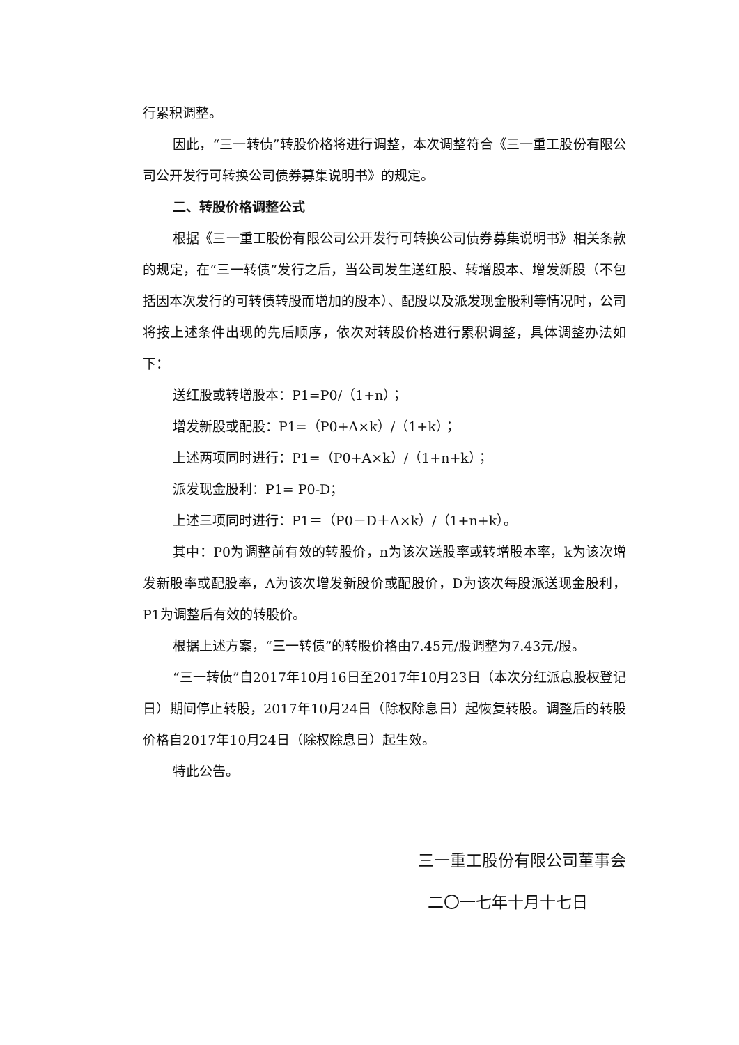行累积调整。
因此，“三一转债”转股价格将进行调整，本次调整符合《三一重工股份有限公司公开发行可转换公司债券募集说明书》的规定。
二、转股价格调整公式
根据《三一重工股份有限公司公开发行可转换公司债券募集说明书》相关条款的规定，在“三一转债”发行之后，当公司发生送红股、转增股本、增发新股（不包括因本次发行的可转债转股而增加的股本）、配股以及派发现金股利等情况时，公司将按上述条件出现的先后顺序，依次对转股价格进行累积调整，具体调整办法如下：
送红股或转增股本：P1=P0/（1+n）；
增发新股或配股：P1=（P0+A×k）/（1+k）；
上述两项同时进行：P1=（P0+A×k）/（1+n+k）；
派发现金股利：P1= P0-D；
上述三项同时进行：P1＝（P0－D＋A×k）/（1+n+k）。
其中：P0为调整前有效的转股价，n为该次送股率或转增股本率，k为该次增发新股率或配股率，A为该次增发新股价或配股价，D为该次每股派送现金股利，P1为调整后有效的转股价。
根据上述方案，“三一转债”的转股价格由7.45元/股调整为7.43元/股。
“三一转债”自2017年10月16日至2017年10月23日（本次分红派息股权登记日）期间停止转股，2017年10月24日（除权除息日）起恢复转股。调整后的转股价格自2017年10月24日（除权除息日）起生效。
特此公告。
三一重工股份有限公司董事会
二〇一七年十月十七日